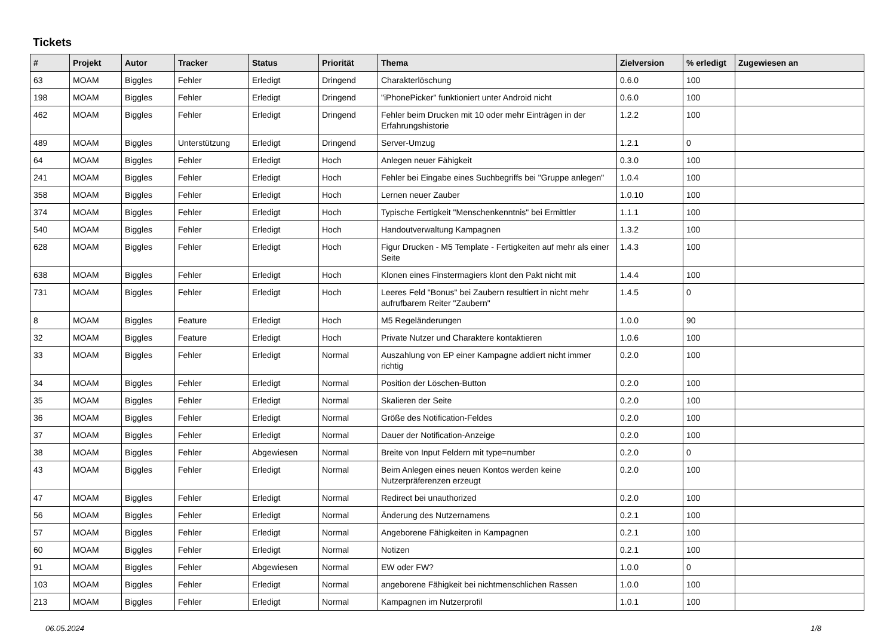Tickets
| # | Projekt | Autor | Tracker | Status | Priorität | Thema | Zielversion | % erledigt | Zugewiesen an |
| --- | --- | --- | --- | --- | --- | --- | --- | --- | --- |
| 63 | MOAM | Biggles | Fehler | Erledigt | Dringend | Charakterlöschung | 0.6.0 | 100 | |
| 198 | MOAM | Biggles | Fehler | Erledigt | Dringend | "iPhonePicker" funktioniert unter Android nicht | 0.6.0 | 100 | |
| 462 | MOAM | Biggles | Fehler | Erledigt | Dringend | Fehler beim Drucken mit 10 oder mehr Einträgen in der Erfahrungshistorie | 1.2.2 | 100 | |
| 489 | MOAM | Biggles | Unterstützung | Erledigt | Dringend | Server-Umzug | 1.2.1 | 0 | |
| 64 | MOAM | Biggles | Fehler | Erledigt | Hoch | Anlegen neuer Fähigkeit | 0.3.0 | 100 | |
| 241 | MOAM | Biggles | Fehler | Erledigt | Hoch | Fehler bei Eingabe eines Suchbegriffs bei "Gruppe anlegen" | 1.0.4 | 100 | |
| 358 | MOAM | Biggles | Fehler | Erledigt | Hoch | Lernen neuer Zauber | 1.0.10 | 100 | |
| 374 | MOAM | Biggles | Fehler | Erledigt | Hoch | Typische Fertigkeit "Menschenkenntnis" bei Ermittler | 1.1.1 | 100 | |
| 540 | MOAM | Biggles | Fehler | Erledigt | Hoch | Handoutverwaltung Kampagnen | 1.3.2 | 100 | |
| 628 | MOAM | Biggles | Fehler | Erledigt | Hoch | Figur Drucken - M5 Template - Fertigkeiten auf mehr als einer Seite | 1.4.3 | 100 | |
| 638 | MOAM | Biggles | Fehler | Erledigt | Hoch | Klonen eines Finstermagiers klont den Pakt nicht mit | 1.4.4 | 100 | |
| 731 | MOAM | Biggles | Fehler | Erledigt | Hoch | Leeres Feld "Bonus" bei Zaubern resultiert in nicht mehr aufrufbarem Reiter "Zaubern" | 1.4.5 | 0 | |
| 8 | MOAM | Biggles | Feature | Erledigt | Hoch | M5 Regeländerungen | 1.0.0 | 90 | |
| 32 | MOAM | Biggles | Feature | Erledigt | Hoch | Private Nutzer und Charaktere kontaktieren | 1.0.6 | 100 | |
| 33 | MOAM | Biggles | Fehler | Erledigt | Normal | Auszahlung von EP einer Kampagne addiert nicht immer richtig | 0.2.0 | 100 | |
| 34 | MOAM | Biggles | Fehler | Erledigt | Normal | Position der Löschen-Button | 0.2.0 | 100 | |
| 35 | MOAM | Biggles | Fehler | Erledigt | Normal | Skalieren der Seite | 0.2.0 | 100 | |
| 36 | MOAM | Biggles | Fehler | Erledigt | Normal | Größe des Notification-Feldes | 0.2.0 | 100 | |
| 37 | MOAM | Biggles | Fehler | Erledigt | Normal | Dauer der Notification-Anzeige | 0.2.0 | 100 | |
| 38 | MOAM | Biggles | Fehler | Abgewiesen | Normal | Breite von Input Feldern mit type=number | 0.2.0 | 0 | |
| 43 | MOAM | Biggles | Fehler | Erledigt | Normal | Beim Anlegen eines neuen Kontos werden keine Nutzerpräferenzen erzeugt | 0.2.0 | 100 | |
| 47 | MOAM | Biggles | Fehler | Erledigt | Normal | Redirect bei unauthorized | 0.2.0 | 100 | |
| 56 | MOAM | Biggles | Fehler | Erledigt | Normal | Änderung des Nutzernamens | 0.2.1 | 100 | |
| 57 | MOAM | Biggles | Fehler | Erledigt | Normal | Angeborene Fähigkeiten in Kampagnen | 0.2.1 | 100 | |
| 60 | MOAM | Biggles | Fehler | Erledigt | Normal | Notizen | 0.2.1 | 100 | |
| 91 | MOAM | Biggles | Fehler | Abgewiesen | Normal | EW oder FW? | 1.0.0 | 0 | |
| 103 | MOAM | Biggles | Fehler | Erledigt | Normal | angeborene Fähigkeit bei nichtmenschlichen Rassen | 1.0.0 | 100 | |
| 213 | MOAM | Biggles | Fehler | Erledigt | Normal | Kampagnen im Nutzerprofil | 1.0.1 | 100 | |
06.05.2024 1/8